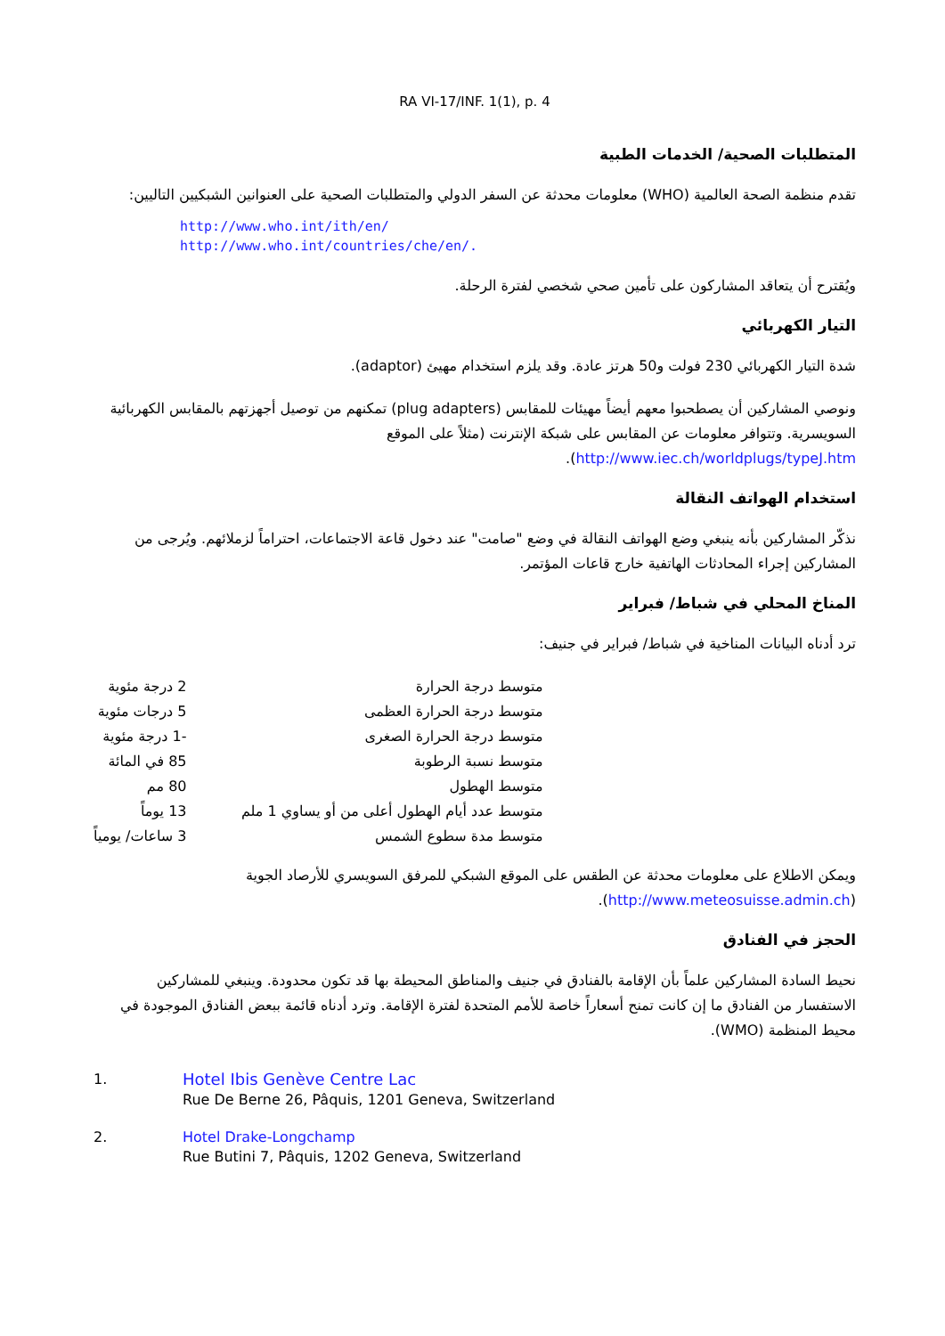RA VI-17/INF. 1(1), p. 4
المتطلبات الصحية/ الخدمات الطبية
تقدم منظمة الصحة العالمية (WHO) معلومات محدثة عن السفر الدولي والمتطلبات الصحية على العنوانين الشبكيين التاليين:
http://www.who.int/ith/en/
http://www.who.int/countries/che/en/.
ويُقترح أن يتعاقد المشاركون على تأمين صحي شخصي لفترة الرحلة.
التيار الكهربائي
شدة التيار الكهربائي 230 فولت و50 هرتز عادة. وقد يلزم استخدام مهيئ (adaptor).
ونوصي المشاركين أن يصطحبوا معهم أيضاً مهيئات للمقابس (plug adapters) تمكنهم من توصيل أجهزتهم بالمقابس الكهربائية السويسرية. وتتوافر معلومات عن المقابس على شبكة الإنترنت (مثلاً على الموقع http://www.iec.ch/worldplugs/typeJ.htm).
استخدام الهواتف النقالة
نذكّر المشاركين بأنه ينبغي وضع الهواتف النقالة في وضع "صامت" عند دخول قاعة الاجتماعات، احتراماً لزملائهم. ويُرجى من المشاركين إجراء المحادثات الهاتفية خارج قاعات المؤتمر.
المناخ المحلي في شباط/ فبراير
ترد أدناه البيانات المناخية في شباط/ فبراير في جنيف:
| متوسط درجة الحرارة | 2 درجة مئوية |
| متوسط درجة الحرارة العظمى | 5 درجات مئوية |
| متوسط درجة الحرارة الصغرى | -1 درجة مئوية |
| متوسط نسبة الرطوبة | 85 في المائة |
| متوسط الهطول | 80 مم |
| متوسط عدد أيام الهطول أعلى من أو يساوي 1 ملم | 13 يوماً |
| متوسط مدة سطوع الشمس | 3 ساعات/ يومياً |
ويمكن الاطلاع على معلومات محدثة عن الطقس على الموقع الشبكي للمرفق السويسري للأرصاد الجوية (http://www.meteosuisse.admin.ch).
الحجز في الفنادق
نحيط السادة المشاركين علماً بأن الإقامة بالفنادق في جنيف والمناطق المحيطة بها قد تكون محدودة. وينبغي للمشاركين الاستفسار من الفنادق ما إن كانت تمنح أسعاراً خاصة للأمم المتحدة لفترة الإقامة. وترد أدناه قائمة ببعض الفنادق الموجودة في محيط المنظمة (WMO).
1. Hotel Ibis Genève Centre Lac
Rue De Berne 26, Pâquis, 1201 Geneva, Switzerland
2. Hotel Drake-Longchamp
Rue Butini 7, Pâquis, 1202 Geneva, Switzerland